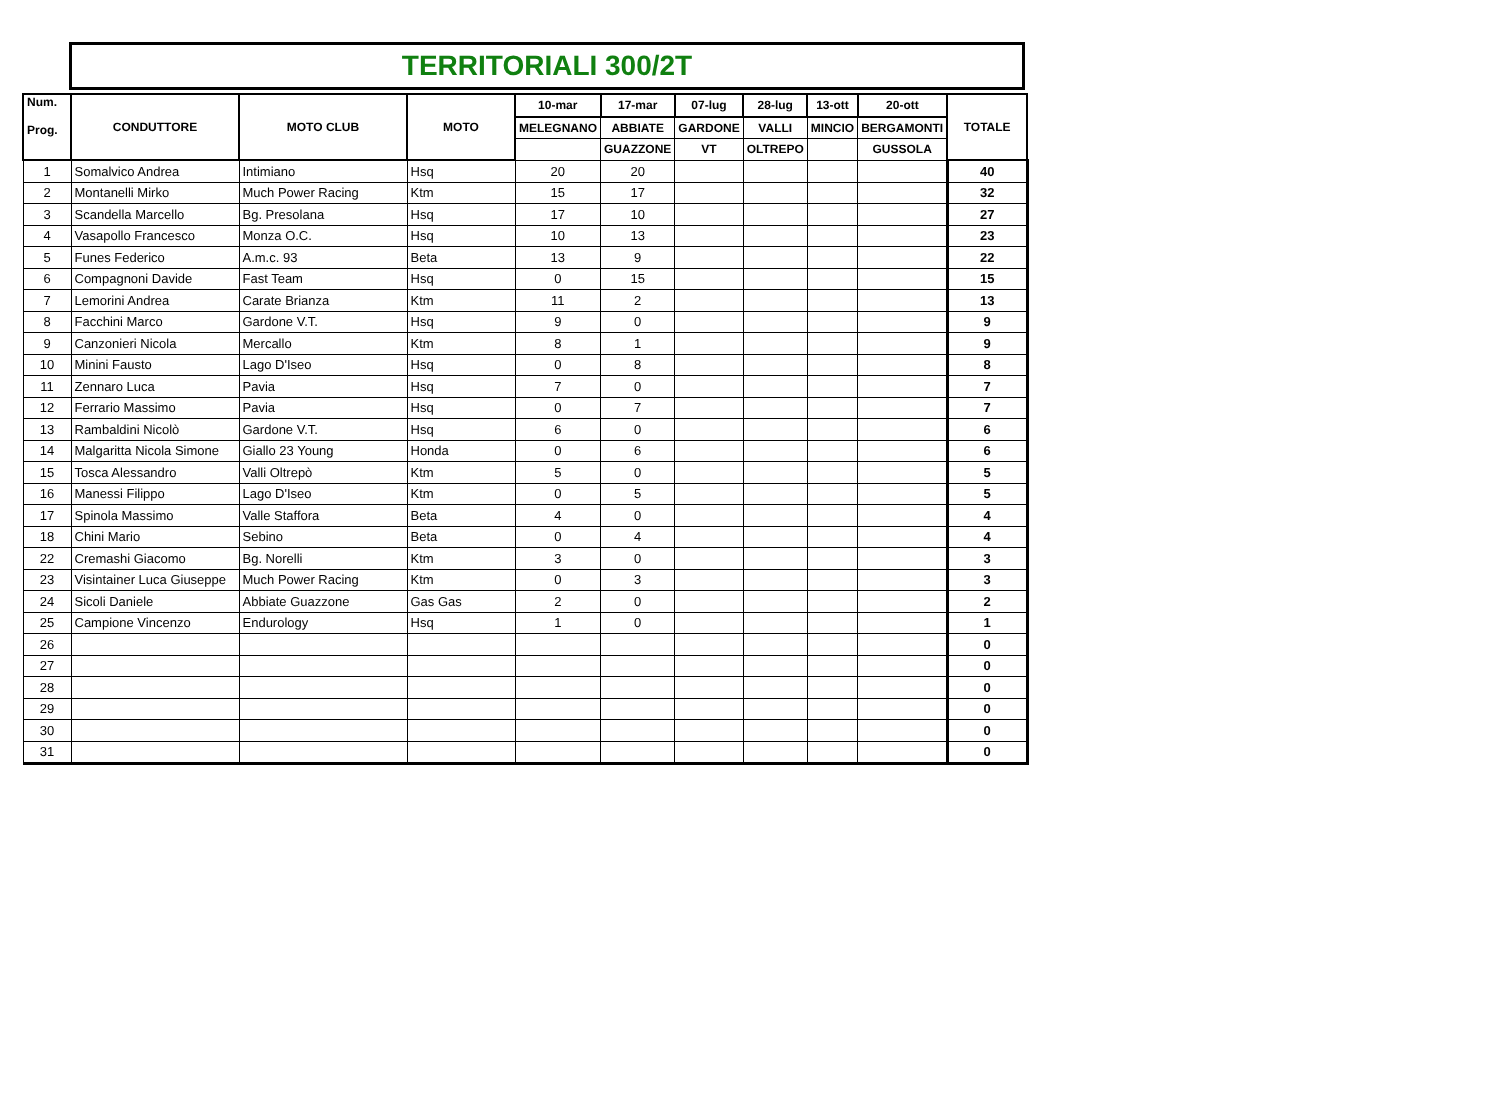TERRITORIALI 300/2T
| Num. Prog. | CONDUTTORE | MOTO CLUB | MOTO | 10-mar | 17-mar | 07-lug | 28-lug | 13-ott | 20-ott | TOTALE |
| --- | --- | --- | --- | --- | --- | --- | --- | --- | --- | --- |
| | | | | MELEGNANO | ABBIATE | GARDONE | VALLI | MINCIO | BERGAMONTI | |
| | | | | | GUAZZONE | VT | OLTREPO | | GUSSOLA | |
| 1 | Somalvico Andrea | Intimiano | Hsq | 20 | 20 | | | | | 40 |
| 2 | Montanelli Mirko | Much Power Racing | Ktm | 15 | 17 | | | | | 32 |
| 3 | Scandella Marcello | Bg. Presolana | Hsq | 17 | 10 | | | | | 27 |
| 4 | Vasapollo Francesco | Monza O.C. | Hsq | 10 | 13 | | | | | 23 |
| 5 | Funes Federico | A.m.c. 93 | Beta | 13 | 9 | | | | | 22 |
| 6 | Compagnoni Davide | Fast Team | Hsq | 0 | 15 | | | | | 15 |
| 7 | Lemorini Andrea | Carate Brianza | Ktm | 11 | 2 | | | | | 13 |
| 8 | Facchini Marco | Gardone V.T. | Hsq | 9 | 0 | | | | | 9 |
| 9 | Canzonieri Nicola | Mercallo | Ktm | 8 | 1 | | | | | 9 |
| 10 | Minini Fausto | Lago D'Iseo | Hsq | 0 | 8 | | | | | 8 |
| 11 | Zennaro Luca | Pavia | Hsq | 7 | 0 | | | | | 7 |
| 12 | Ferrario Massimo | Pavia | Hsq | 0 | 7 | | | | | 7 |
| 13 | Rambaldini Nicolò | Gardone V.T. | Hsq | 6 | 0 | | | | | 6 |
| 14 | Malgaritta Nicola Simone | Giallo 23 Young | Honda | 0 | 6 | | | | | 6 |
| 15 | Tosca Alessandro | Valli Oltrepò | Ktm | 5 | 0 | | | | | 5 |
| 16 | Manessi Filippo | Lago D'Iseo | Ktm | 0 | 5 | | | | | 5 |
| 17 | Spinola Massimo | Valle Staffora | Beta | 4 | 0 | | | | | 4 |
| 18 | Chini Mario | Sebino | Beta | 0 | 4 | | | | | 4 |
| 22 | Cremashi Giacomo | Bg. Norelli | Ktm | 3 | 0 | | | | | 3 |
| 23 | Visintainer Luca Giuseppe | Much Power Racing | Ktm | 0 | 3 | | | | | 3 |
| 24 | Sicoli Daniele | Abbiate Guazzone | Gas Gas | 2 | 0 | | | | | 2 |
| 25 | Campione Vincenzo | Endurology | Hsq | 1 | 0 | | | | | 1 |
| 26 | | | | | | | | | | 0 |
| 27 | | | | | | | | | | 0 |
| 28 | | | | | | | | | | 0 |
| 29 | | | | | | | | | | 0 |
| 30 | | | | | | | | | | 0 |
| 31 | | | | | | | | | | 0 |